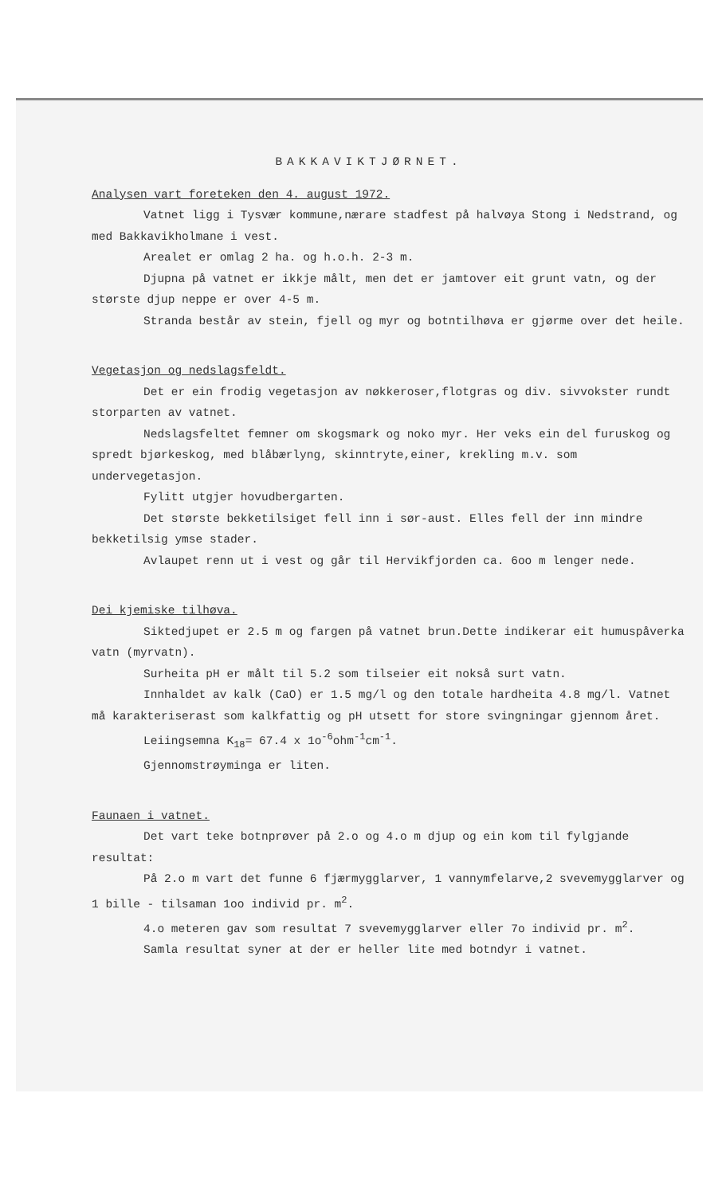BAKKAVIKTJØRNET.
Analysen vart foreteken den 4. august 1972.
Vatnet ligg i Tysvær kommune,nærare stadfest på halvøya Stong i Nedstrand, og med Bakkavikholmane i vest.
Arealet er omlag 2 ha. og h.o.h. 2-3 m.
Djupna på vatnet er ikkje målt, men det er jamtover eit grunt vatn, og der største djup neppe er over 4-5 m.
Stranda består av stein, fjell og myr og botntilhøva er gjørme over det heile.
Vegetasjon og nedslagsfeldt.
Det er ein frodig vegetasjon av nøkkeroser,flotgras og div. sivvokster rundt storparten av vatnet.
Nedslagsfeltet femner om skogsmark og noko myr. Her veks ein del furuskog og spredt bjørkeskog, med blåbærlyng, skinntryte,einer, krekling m.v. som undervegetasjon.
Fylitt utgjer hovudbergarten.
Det største bekketilsiget fell inn i sør-aust. Elles fell der inn mindre bekketilsig ymse stader.
Avlaupet renn ut i vest og går til Hervikfjorden ca. 6oo m lenger nede.
Dei kjemiske tilhøva.
Siktedjupet er 2.5 m og fargen på vatnet brun.Dette indikerar eit humuspåverka vatn (myrvatn).
Surheita pH er målt til 5.2 som tilseier eit nokså surt vatn.
Innhaldet av kalk (CaO) er 1.5 mg/l og den totale hardheita 4.8 mg/l. Vatnet må karakteriserast som kalkfattig og pH utsett for store svingningar gjennom året.
Leiingsemna K<sub>18</sub>= 67.4 x 1o<sup>-6</sup>ohm<sup>-1</sup>cm<sup>-1</sup>.
Gjennomstrøyminga er liten.
Faunaen i vatnet.
Det vart teke botnprøver på 2.o og 4.o m djup og ein kom til fylgjande resultat:
På 2.o m vart det funne 6 fjærmygglarver, 1 vannymfelarve,2 svevemygglarver og 1 bille - tilsaman 1oo individ pr. m<sup>2</sup>.
4.o meteren gav som resultat 7 svevemygglarver eller 7o individ pr. m<sup>2</sup>.
Samla resultat syner at der er heller lite med botndyr i vatnet.